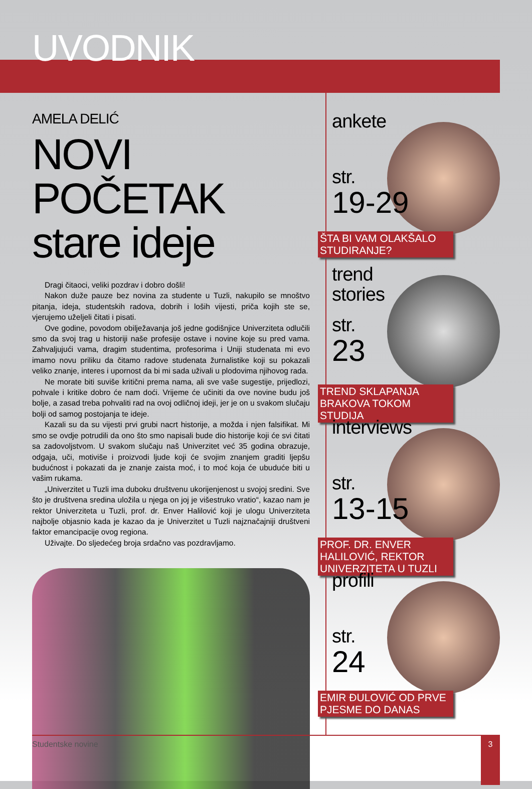UVODNIK
AMELA DELIĆ
NOVI POČETAK
stare ideje
Dragi čitaoci, veliki pozdrav i dobro došli!
Nakon duže pauze bez novina za studente u Tuzli, nakupilo se mnoštvo pitanja, ideja, studentskih radova, dobrih i loših vijesti, priča kojih ste se, vjerujemo uželjeli čitati i pisati.
Ove godine, povodom obilježavanja još jedne godišnjice Univerziteta odlučili smo da svoj trag u historiji naše profesije ostave i novine koje su pred vama. Zahvaljujući vama, dragim studentima, profesorima i Uniji studenata mi evo imamo novu priliku da čitamo radove studenata žurnalistike koji su pokazali veliko znanje, interes i upornost da bi mi sada uživali u plodovima njihovog rada.
Ne morate biti suviše kritični prema nama, ali sve vaše sugestije, prijedlozi, pohvale i kritike dobro će nam doći. Vrijeme će učiniti da ove novine budu još bolje, a zasad treba pohvaliti rad na ovoj odličnoj ideji, jer je on u svakom slučaju bolji od samog postojanja te ideje.
Kazali su da su vijesti prvi grubi nacrt historije, a možda i njen falsifikat. Mi smo se ovdje potrudili da ono što smo napisali bude dio historije koji će svi čitati sa zadovoljstvom. U svakom slučaju naš Univerzitet već 35 godina obrazuje, odgaja, uči, motiviše i proizvodi ljude koji će svojim znanjem graditi ljepšu budućnost i pokazati da je znanje zaista moć, i to moć koja će ubuduće biti u vašim rukama.
„Univerzitet u Tuzli ima duboku društvenu ukorijenjenost u svojoj sredini. Sve što je društvena sredina uložila u njega on joj je višestruko vratio“, kazao nam je rektor Univerziteta u Tuzli, prof. dr. Enver Halilović koji je ulogu Univerziteta najbolje objasnio kada je kazao da je Univerzitet u Tuzli najznačajniji društveni faktor emancipacije ovog regiona.
Uživajte. Do sljedećeg broja srdačno vas pozdravljamo.
ankete
str.
19-29
ŠTA BI VAM OLAKŠALO STUDIRANJE?
trend
stories
str.
23
TREND SKLAPANJA BRAKOVA TOKOM STUDIJA
interviews
str.
13-15
PROF. DR. ENVER HALILOVIĆ, REKTOR UNIVERZITETA U TUZLI
profili
str.
24
EMIR ĐULOVIĆ OD PRVE PJESME DO DANAS
Studentske novine
3